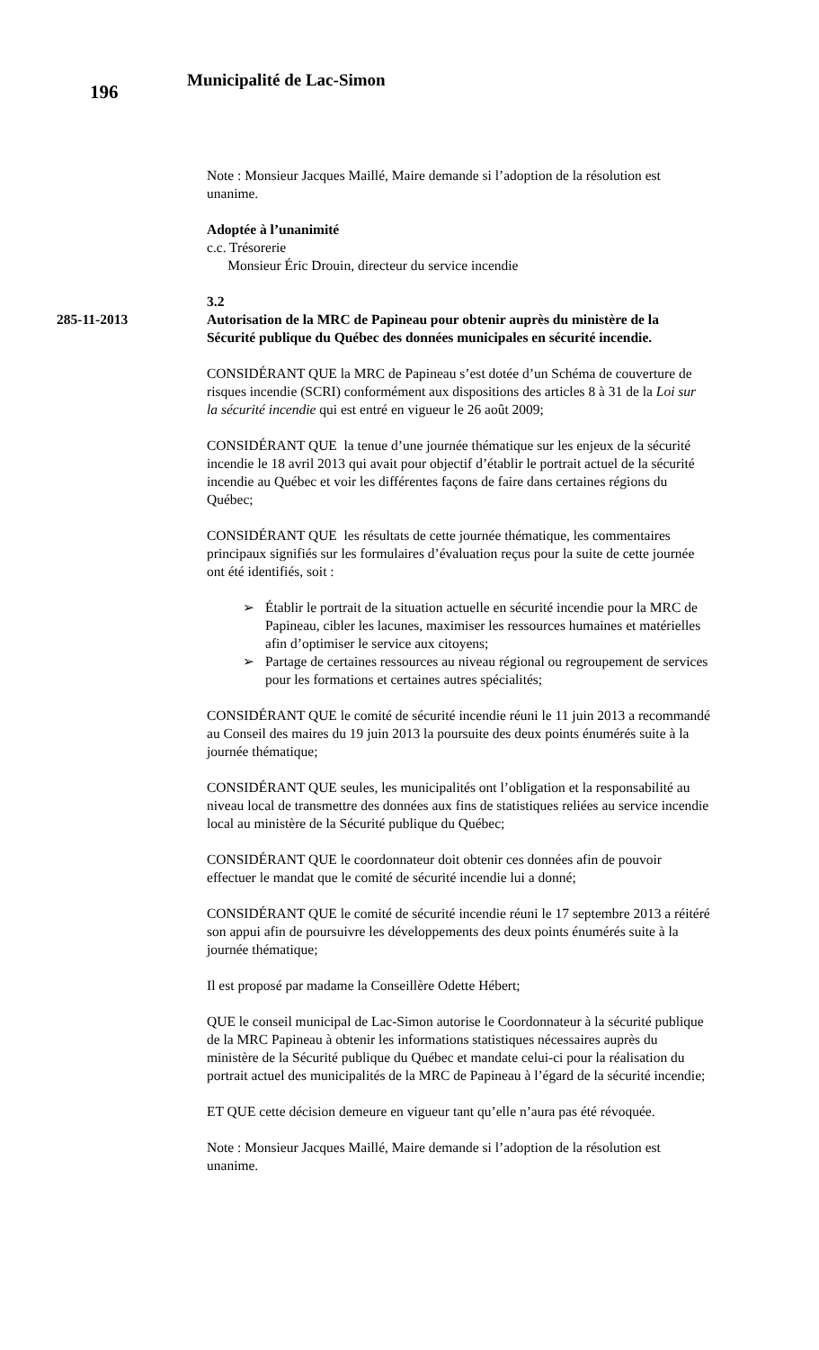196
Municipalité de Lac-Simon
Note : Monsieur Jacques Maillé, Maire demande si l’adoption de la résolution est unanime.
Adoptée à l’unanimité
c.c. Trésorerie
Monsieur Éric Drouin, directeur du service incendie
3.2
285-11-2013
Autorisation de la MRC de Papineau pour obtenir auprès du ministère de la Sécurité publique du Québec des données municipales en sécurité incendie.
CONSIDÉRANT QUE la MRC de Papineau s’est dotée d’un Schéma de couverture de risques incendie (SCRI) conformément aux dispositions des articles 8 à 31 de la Loi sur la sécurité incendie qui est entré en vigueur le 26 août 2009;
CONSIDÉRANT QUE la tenue d’une journée thématique sur les enjeux de la sécurité incendie le 18 avril 2013 qui avait pour objectif d’établir le portrait actuel de la sécurité incendie au Québec et voir les différentes façons de faire dans certaines régions du Québec;
CONSIDÉRANT QUE les résultats de cette journée thématique, les commentaires principaux signifiés sur les formulaires d’évaluation reçus pour la suite de cette journée ont été identifiés, soit :
➢ Établir le portrait de la situation actuelle en sécurité incendie pour la MRC de Papineau, cibler les lacunes, maximiser les ressources humaines et matérielles afin d’optimiser le service aux citoyens;
➢ Partage de certaines ressources au niveau régional ou regroupement de services pour les formations et certaines autres spécialités;
CONSIDÉRANT QUE le comité de sécurité incendie réuni le 11 juin 2013 a recommandé au Conseil des maires du 19 juin 2013 la poursuite des deux points énumérés suite à la journée thématique;
CONSIDÉRANT QUE seules, les municipalités ont l’obligation et la responsabilité au niveau local de transmettre des données aux fins de statistiques reliées au service incendie local au ministère de la Sécurité publique du Québec;
CONSIDÉRANT QUE le coordonnateur doit obtenir ces données afin de pouvoir effectuer le mandat que le comité de sécurité incendie lui a donné;
CONSIDÉRANT QUE le comité de sécurité incendie réuni le 17 septembre 2013 a réitéré son appui afin de poursuivre les développements des deux points énumérés suite à la journée thématique;
Il est proposé par madame la Conseillère Odette Hébert;
QUE le conseil municipal de Lac-Simon autorise le Coordonnateur à la sécurité publique de la MRC Papineau à obtenir les informations statistiques nécessaires auprès du ministère de la Sécurité publique du Québec et mandate celui-ci pour la réalisation du portrait actuel des municipalités de la MRC de Papineau à l’égard de la sécurité incendie;
ET QUE cette décision demeure en vigueur tant qu’elle n’aura pas été révoquée.
Note : Monsieur Jacques Maillé, Maire demande si l’adoption de la résolution est unanime.